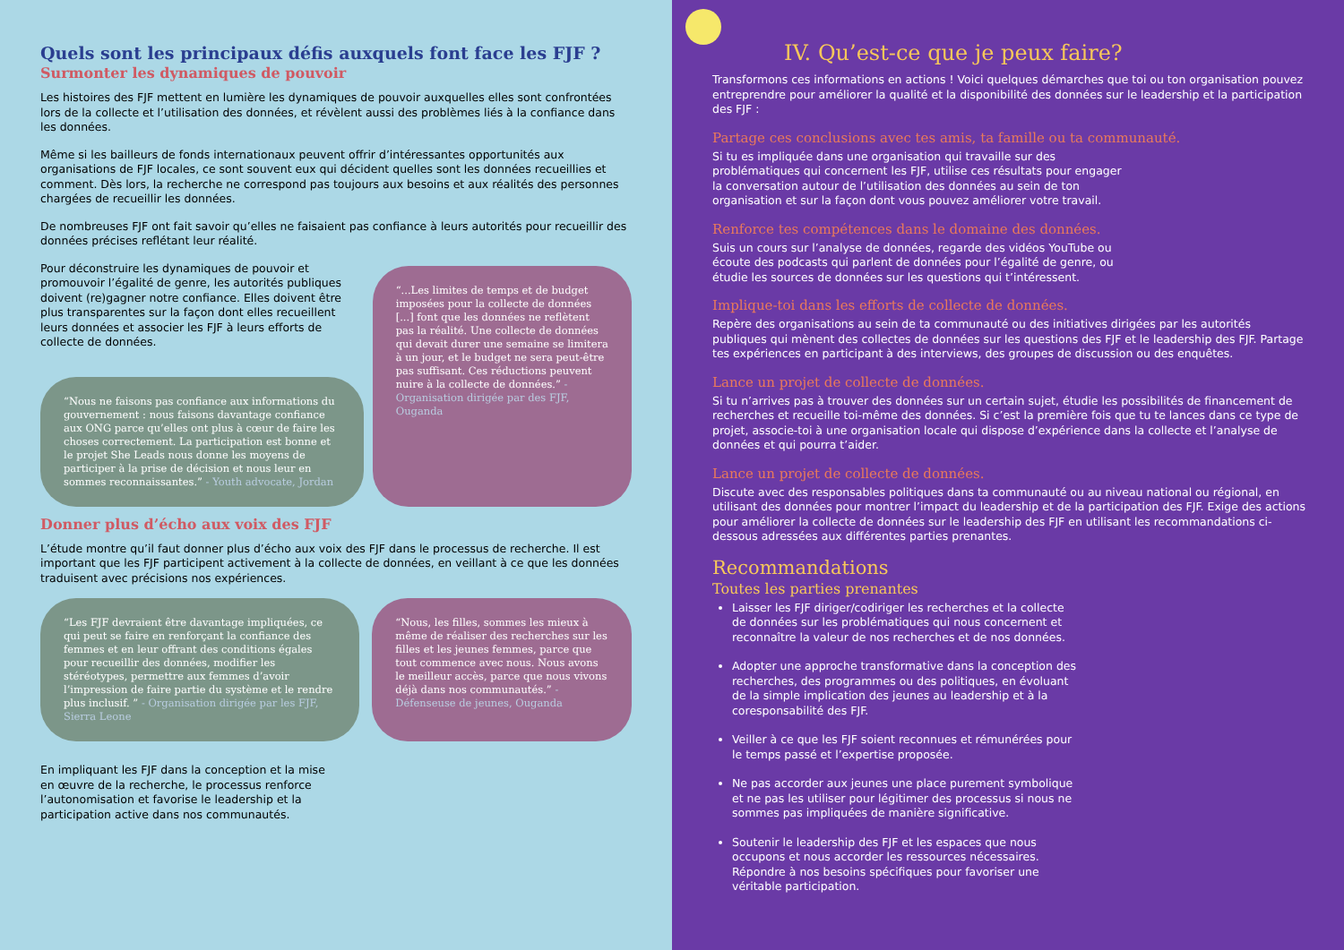Quels sont les principaux défis auxquels font face les FJF ?
Surmonter les dynamiques de pouvoir
Les histoires des FJF mettent en lumière les dynamiques de pouvoir auxquelles elles sont confrontées lors de la collecte et l’utilisation des données, et révèlent aussi des problèmes liés à la confiance dans les données.
Même si les bailleurs de fonds internationaux peuvent offrir d’intéressantes opportunités aux organisations de FJF locales, ce sont souvent eux qui décident quelles sont les données recueillies et comment. Dès lors, la recherche ne correspond pas toujours aux besoins et aux réalités des personnes chargées de recueillir les données.
De nombreuses FJF ont fait savoir qu’elles ne faisaient pas confiance à leurs autorités pour recueillir des données précises reflétant leur réalité.
Pour déconstruire les dynamiques de pouvoir et promouvoir l’égalité de genre, les autorités publiques doivent (re)gagner notre confiance. Elles doivent être plus transparentes sur la façon dont elles recueillent leurs données et associer les FJF à leurs efforts de collecte de données.
“Nous ne faisons pas confiance aux informations du gouvernement : nous faisons davantage confiance aux ONG parce qu’elles ont plus à cœur de faire les choses correctement. La participation est bonne et le projet She Leads nous donne les moyens de participer à la prise de décision et nous leur en sommes reconnaissantes.” - Youth advocate, Jordan
“...Les limites de temps et de budget imposées pour la collecte de données [...] font que les données ne reflètent pas la réalité. Une collecte de données qui devait durer une semaine se limitera à un jour, et le budget ne sera peut-être pas suffisant. Ces réductions peuvent nuire à la collecte de données.” - Organisation dirigée par des FJF, Ouganda
Donner plus d’écho aux voix des FJF
L’étude montre qu’il faut donner plus d’écho aux voix des FJF dans le processus de recherche. Il est important que les FJF participent activement à la collecte de données, en veillant à ce que les données traduisent avec précisions nos expériences.
“Les FJF devraient être davantage impliquées, ce qui peut se faire en renforçant la confiance des femmes et en leur offrant des conditions égales pour recueillir des données, modifier les stéréotypes, permettre aux femmes d’avoir l’impression de faire partie du système et le rendre plus inclusif. ” - Organisation dirigée par les FJF, Sierra Leone
“Nous, les filles, sommes les mieux à même de réaliser des recherches sur les filles et les jeunes femmes, parce que tout commence avec nous. Nous avons le meilleur accès, parce que nous vivons déjà dans nos communautés.” - Défenseuse de jeunes, Ouganda
En impliquant les FJF dans la conception et la mise en œuvre de la recherche, le processus renforce l’autonomisation et favorise le leadership et la participation active dans nos communautés.
IV. Qu’est-ce que je peux faire?
Transformons ces informations en actions ! Voici quelques démarches que toi ou ton organisation pouvez entreprendre pour améliorer la qualité et la disponibilité des données sur le leadership et la participation des FJF :
Partage ces conclusions avec tes amis, ta famille ou ta communauté.
Si tu es impliquée dans une organisation qui travaille sur des problématiques qui concernent les FJF, utilise ces résultats pour engager la conversation autour de l’utilisation des données au sein de ton organisation et sur la façon dont vous pouvez améliorer votre travail.
Renforce tes compétences dans le domaine des données.
Suis un cours sur l’analyse de données, regarde des vidéos YouTube ou écoute des podcasts qui parlent de données pour l’égalité de genre, ou étudie les sources de données sur les questions qui t’intéressent.
Implique-toi dans les efforts de collecte de données.
Repère des organisations au sein de ta communauté ou des initiatives dirigées par les autorités publiques qui mènent des collectes de données sur les questions des FJF et le leadership des FJF. Partage tes expériences en participant à des interviews, des groupes de discussion ou des enquêtes.
Lance un projet de collecte de données.
Si tu n’arrives pas à trouver des données sur un certain sujet, étudie les possibilités de financement de recherches et recueille toi-même des données. Si c’est la première fois que tu te lances dans ce type de projet, associe-toi à une organisation locale qui dispose d’expérience dans la collecte et l’analyse de données et qui pourra t’aider.
Lance un projet de collecte de données.
Discute avec des responsables politiques dans ta communauté ou au niveau national ou régional, en utilisant des données pour montrer l’impact du leadership et de la participation des FJF. Exige des actions pour améliorer la collecte de données sur le leadership des FJF en utilisant les recommandations ci-dessous adressées aux différentes parties prenantes.
Recommandations
Toutes les parties prenantes
Laisser les FJF diriger/codiriger les recherches et la collecte de données sur les problématiques qui nous concernent et reconnaître la valeur de nos recherches et de nos données.
Adopter une approche transformative dans la conception des recherches, des programmes ou des politiques, en évoluant de la simple implication des jeunes au leadership et à la coresponsabilité des FJF.
Veiller à ce que les FJF soient reconnues et rémunérées pour le temps passé et l’expertise proposée.
Ne pas accorder aux jeunes une place purement symbolique et ne pas les utiliser pour légitimer des processus si nous ne sommes pas impliquées de manière significative.
Soutenir le leadership des FJF et les espaces que nous occupons et nous accorder les ressources nécessaires. Répondre à nos besoins spécifiques pour favoriser une véritable participation.